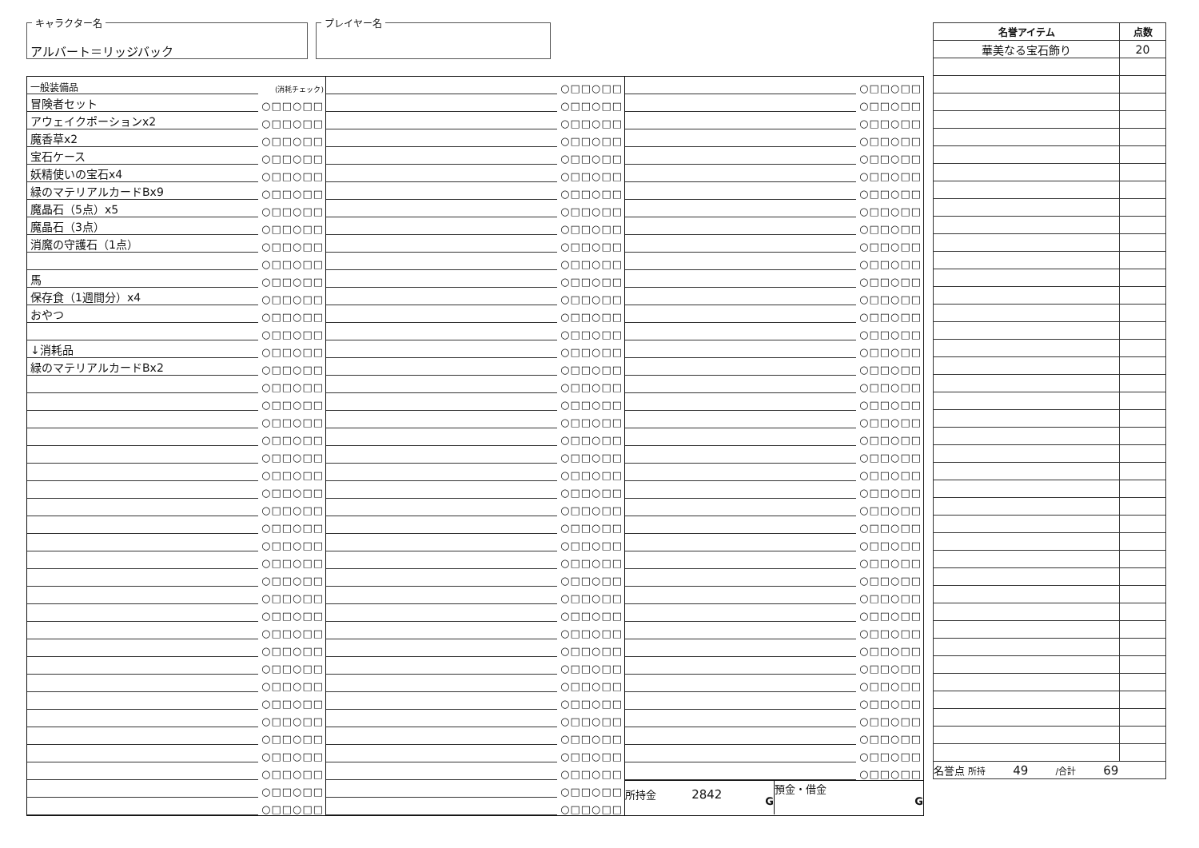キャラクター名
アルバート＝リッジバック
プレイヤー名
| 一般装備品 | (消耗チェック) |
| 冒険者セット | ○□□○□□ |
| アウェイクポーションx2 | ○□□○□□ |
| 魔香草x2 | ○□□○□□ |
| 宝石ケース | ○□□○□□ |
| 妖精使いの宝石x4 | ○□□○□□ |
| 緑のマテリアルカードBx9 | ○□□○□□ |
| 魔晶石（5点）x5 | ○□□○□□ |
| 魔晶石（3点） | ○□□○□□ |
| 消魔の守護石（1点） | ○□□○□□ |
| | ○□□○□□ |
| 馬 | ○□□○□□ |
| 保存食（1週間分）x4 | ○□□○□□ |
| おやつ | ○□□○□□ |
| | ○□□○□□ |
| ↓消耗品 | ○□□○□□ |
| 緑のマテリアルカードBx2 | ○□□○□□ |
| | ○□□○□□ |
| | ○□□○□□ |
| | ○□□○□□ |
| | ○□□○□□ |
| | ○□□○□□ |
| | ○□□○□□ |
| | ○□□○□□ |
| | ○□□○□□ |
| | ○□□○□□ |
| | ○□□○□□ |
| | ○□□○□□ |
| | ○□□○□□ |
| | ○□□○□□ |
| | ○□□○□□ |
| | ○□□○□□ |
| | ○□□○□□ |
| | ○□□○□□ |
| | ○□□○□□ |
| | ○□□○□□ |
| | ○□□○□□ |
| | ○□□○□□ |
| | ○□□○□□ |
| | ○□□○□□ |
| | ○□□○□□ |
| | ○□□○□□ |
| | ○□□○□□ |
| | ○□□○□□ |
| | ○□□○□□ |
| | ○□□○□□ |
| | ○□□○□□ |
| | ○□□○□□ |
| | ○□□○□□ |
| | ○□□○□□ |
| | ○□□○□□ |
| | ○□□○□□ |
| | ○□□○□□ |
| | ○□□○□□ |
| | ○□□○□□ |
| | ○□□○□□ |
| | ○□□○□□ |
| | ○□□○□□ |
| | ○□□○□□ |
| | ○□□○□□ |
| | ○□□○□□ |
| | ○□□○□□ |
| | ○□□○□□ |
| | ○□□○□□ |
| | ○□□○□□ |
| | ○□□○□□ |
| | ○□□○□□ |
| | ○□□○□□ |
| | ○□□○□□ |
| | ○□□○□□ |
| | ○□□○□□ |
| | ○□□○□□ |
| | ○□□○□□ |
| | ○□□○□□ |
| | ○□□○□□ |
| | ○□□○□□ |
| | ○□□○□□ |
| | ○□□○□□ |
| | ○□□○□□ |
| | ○□□○□□ |
| | ○□□○□□ |
| | ○□□○□□ |
| | ○□□○□□ |
| | ○□□○□□ |
| | ○□□○□□ |
| | ○□□○□□ |
| | ○□□○□□ |
| | ○□□○□□ |
| | ○□□○□□ |
| | ○□□○□□ |
| | ○□□○□□ |
| | ○□□○□□ |
| | ○□□○□□ |
| | ○□□○□□ |
| | ○□□○□□ |
| | ○□□○□□ |
| | ○□□○□□ |
| | ○□□○□□ |
| | ○□□○□□ |
| | ○□□○□□ |
| | ○□□○□□ |
| | ○□□○□□ |
| | ○□□○□□ |
| | ○□□○□□ |
| | ○□□○□□ |
| | ○□□○□□ |
| | ○□□○□□ |
| | ○□□○□□ |
| | ○□□○□□ |
| | ○□□○□□ |
| | ○□□○□□ |
| | ○□□○□□ |
| | ○□□○□□ |
| | ○□□○□□ |
| | ○□□○□□ |
| | ○□□○□□ |
| | ○□□○□□ |
| | ○□□○□□ |
| | ○□□○□□ |
| | ○□□○□□ |
| | ○□□○□□ |
| | ○□□○□□ |
| | ○□□○□□ |
| | ○□□○□□ |
| 所持金 2842 G | 預金・借金 G |
| 名誉アイテム | 点数 |
| --- | --- |
| 華美なる宝石飾り | 20 |
| 名誉点 所持 49 /合計 69 | |